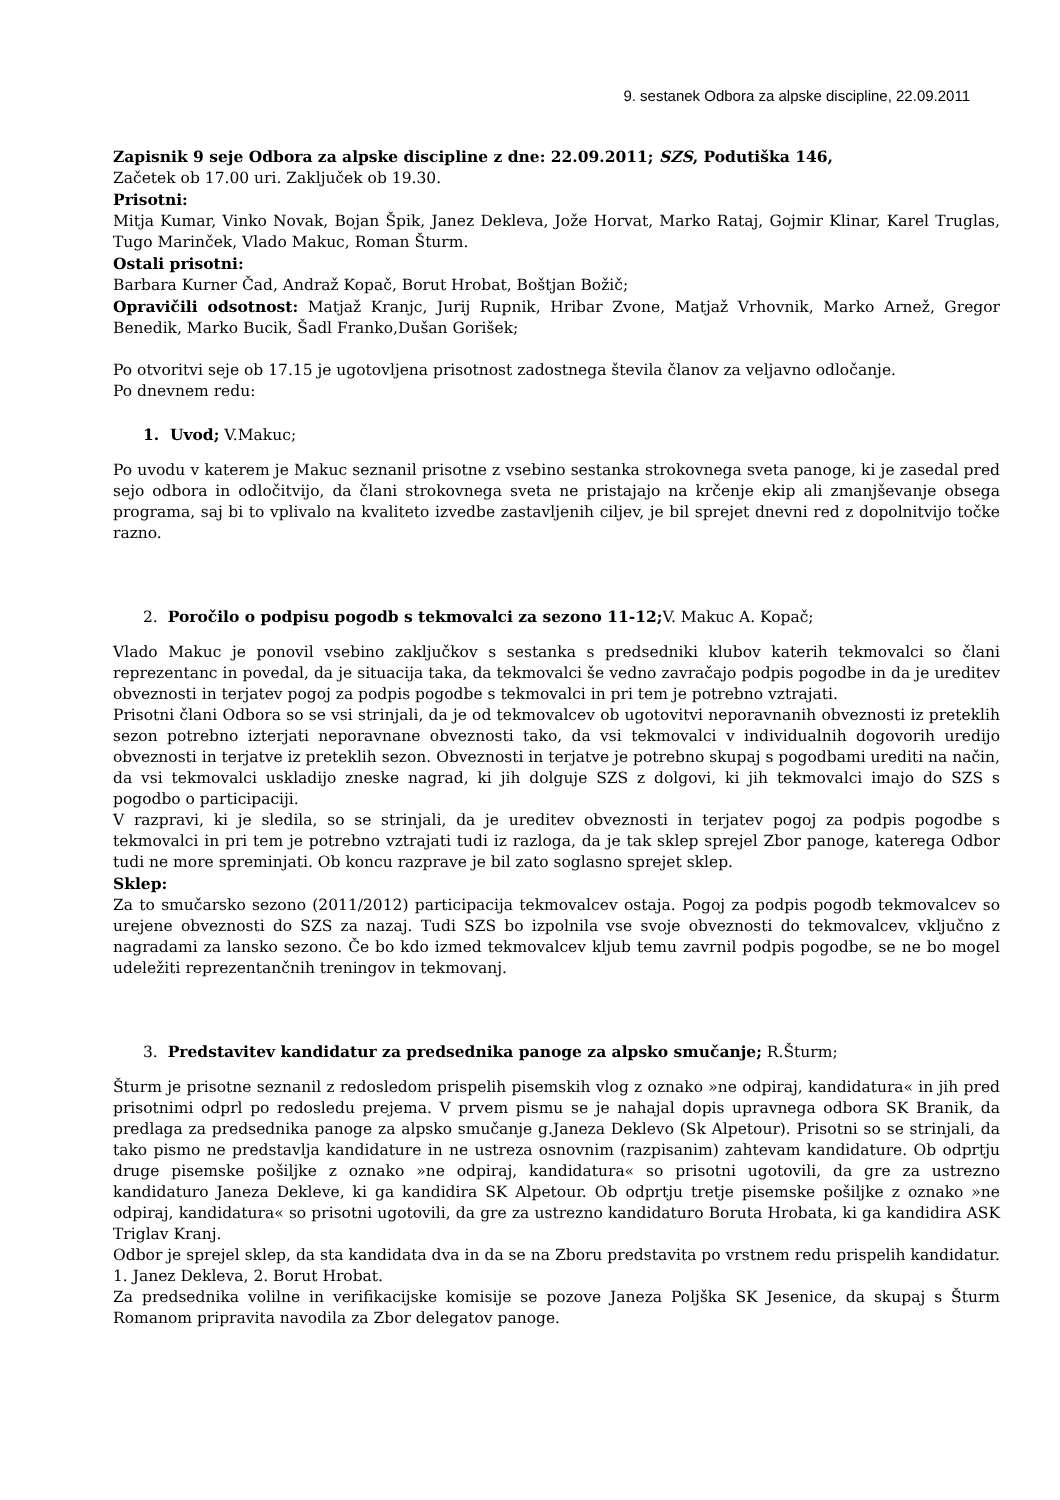9. sestanek Odbora za alpske discipline, 22.09.2011
Zapisnik 9 seje Odbora za alpske discipline z dne: 22.09.2011; SZS, Podutiška 146,
Začetek ob 17.00 uri. Zaključek ob 19.30.
Prisotni:
Mitja Kumar, Vinko Novak, Bojan Špik, Janez Dekleva, Jože Horvat, Marko Rataj, Gojmir Klinar, Karel Truglas, Tugo Marinček, Vlado Makuc, Roman Šturm.
Ostali prisotni:
Barbara Kurner Čad, Andraž Kopač, Borut Hrobat, Boštjan Božič;
Opravičili odsotnost: Matjaž Kranjc, Jurij Rupnik, Hribar Zvone, Matjaž Vrhovnik, Marko Arnež, Gregor Benedik, Marko Bucik, Šadl Franko,Dušan Gorišek;
Po otvoritvi seje ob 17.15 je ugotovljena prisotnost zadostnega števila članov za veljavno odločanje.
Po dnevnem redu:
1. Uvod; V.Makuc;
Po uvodu v katerem je Makuc seznanil prisotne z vsebino sestanka strokovnega sveta panoge, ki je zasedal pred sejo odbora in odločitvijo, da člani strokovnega sveta ne pristajajo na krčenje ekip ali zmanjševanje obsega programa, saj bi to vplivalo na kvaliteto izvedbe zastavljenih ciljev, je bil sprejet dnevni red z dopolnitvijo točke razno.
2. Poročilo o podpisu pogodb s tekmovalci za sezono 11-12; V. Makuc A. Kopač;
Vlado Makuc je ponovil vsebino zaključkov s sestanka s predsedniki klubov katerih tekmovalci so člani reprezentanc in povedal, da je situacija taka, da tekmovalci še vedno zavračajo podpis pogodbe in da je ureditev obveznosti in terjatev pogoj za podpis pogodbe s tekmovalci in pri tem je potrebno vztrajati.
Prisotni člani Odbora so se vsi strinjali, da je od tekmovalcev ob ugotovitvi neporavnanih obveznosti iz preteklih sezon potrebno izterjati neporavnane obveznosti tako, da vsi tekmovalci v individualnih dogovorih uredijo obveznosti in terjatve iz preteklih sezon. Obveznosti in terjatve je potrebno skupaj s pogodbami urediti na način, da vsi tekmovalci uskladijo zneske nagrad, ki jih dolguje SZS z dolgovi, ki jih tekmovalci imajo do SZS s pogodbo o participaciji.
V razpravi, ki je sledila, so se strinjali, da je ureditev obveznosti in terjatev pogoj za podpis pogodbe s tekmovalci in pri tem je potrebno vztrajati tudi iz razloga, da je tak sklep sprejel Zbor panoge, katerega Odbor tudi ne more spreminjati. Ob koncu razprave je bil zato soglasno sprejet sklep.
Sklep:
Za to smučarsko sezono (2011/2012) participacija tekmovalcev ostaja. Pogoj za podpis pogodb tekmovalcev so urejene obveznosti do SZS za nazaj. Tudi SZS bo izpolnila vse svoje obveznosti do tekmovalcev, vključno z nagradami za lansko sezono. Če bo kdo izmed tekmovalcev kljub temu zavrnil podpis pogodbe, se ne bo mogel udeležiti reprezentančnih treningov in tekmovanj.
3. Predstavitev kandidatur za predsednika panoge za alpsko smučanje; R.Šturm;
Šturm je prisotne seznanil z redosledom prispelih pisemskih vlog z oznako »ne odpiraj, kandidatura« in jih pred prisotnimi odprl po redosledu prejema. V prvem pismu se je nahajal dopis upravnega odbora SK Branik, da predlaga za predsednika panoge za alpsko smučanje g.Janeza Deklevo (Sk Alpetour). Prisotni so se strinjali, da tako pismo ne predstavlja kandidature in ne ustreza osnovnim (razpisanim) zahtevam kandidature. Ob odprtju druge pisemske pošiljke z oznako »ne odpiraj, kandidatura« so prisotni ugotovili, da gre za ustrezno kandidaturo Janeza Dekleve, ki ga kandidira SK Alpetour. Ob odprtju tretje pisemske pošiljke z oznako »ne odpiraj, kandidatura« so prisotni ugotovili, da gre za ustrezno kandidaturo Boruta Hrobata, ki ga kandidira ASK Triglav Kranj.
Odbor je sprejel sklep, da sta kandidata dva in da se na Zboru predstavita po vrstnem redu prispelih kandidatur. 1. Janez Dekleva, 2. Borut Hrobat.
Za predsednika volilne in verifikacijske komisije se pozove Janeza Poljška SK Jesenice, da skupaj s Šturm Romanom pripravita navodila za Zbor delegatov panoge.